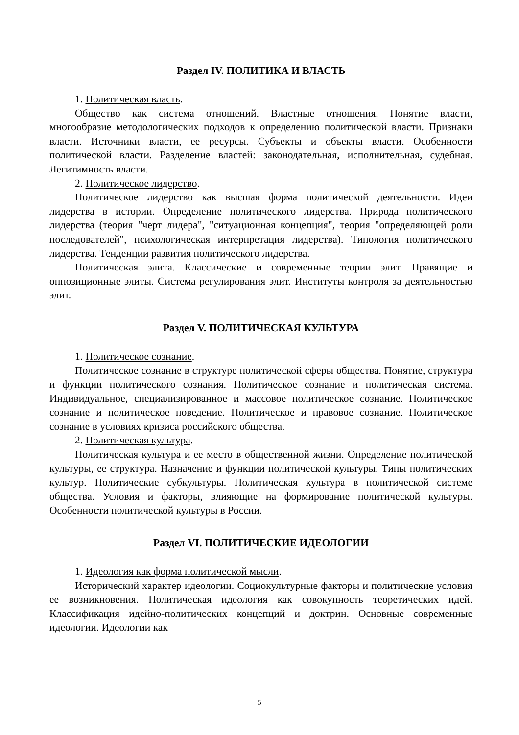Раздел IV. ПОЛИТИКА И ВЛАСТЬ
1. Политическая власть.
Общество как система отношений. Властные отношения. Понятие власти, многообразие методологических подходов к определению политической власти. Признаки власти. Источники власти, ее ресурсы. Субъекты и объекты власти. Особенности политической власти. Разделение властей: законодательная, исполнительная, судебная. Легитимность власти.
2. Политическое лидерство.
Политическое лидерство как высшая форма политической деятельности. Идеи лидерства в истории. Определение политического лидерства. Природа политического лидерства (теория "черт лидера", "ситуационная концепция", теория "определяющей роли последователей", психологическая интерпретация лидерства). Типология политического лидерства. Тенденции развития политического лидерства.
Политическая элита. Классические и современные теории элит. Правящие и оппозиционные элиты. Система регулирования элит. Институты контроля за деятельностью элит.
Раздел V. ПОЛИТИЧЕСКАЯ КУЛЬТУРА
1. Политическое сознание.
Политическое сознание в структуре политической сферы общества. Понятие, структура и функции политического сознания. Политическое сознание и политическая система. Индивидуальное, специализированное и массовое политическое сознание. Политическое сознание и политическое поведение. Политическое и правовое сознание. Политическое сознание в условиях кризиса российского общества.
2. Политическая культура.
Политическая культура и ее место в общественной жизни. Определение политической культуры, ее структура. Назначение и функции политической культуры. Типы политических культур. Политические субкультуры. Политическая культура в политической системе общества. Условия и факторы, влияющие на формирование политической культуры. Особенности политической культуры в России.
Раздел VI. ПОЛИТИЧЕСКИЕ ИДЕОЛОГИИ
1. Идеология как форма политической мысли.
Исторический характер идеологии. Социокультурные факторы и политические условия ее возникновения. Политическая идеология как совокупность теоретических идей. Классификация идейно-политических концепций и доктрин. Основные современные идеологии. Идеологии как
5